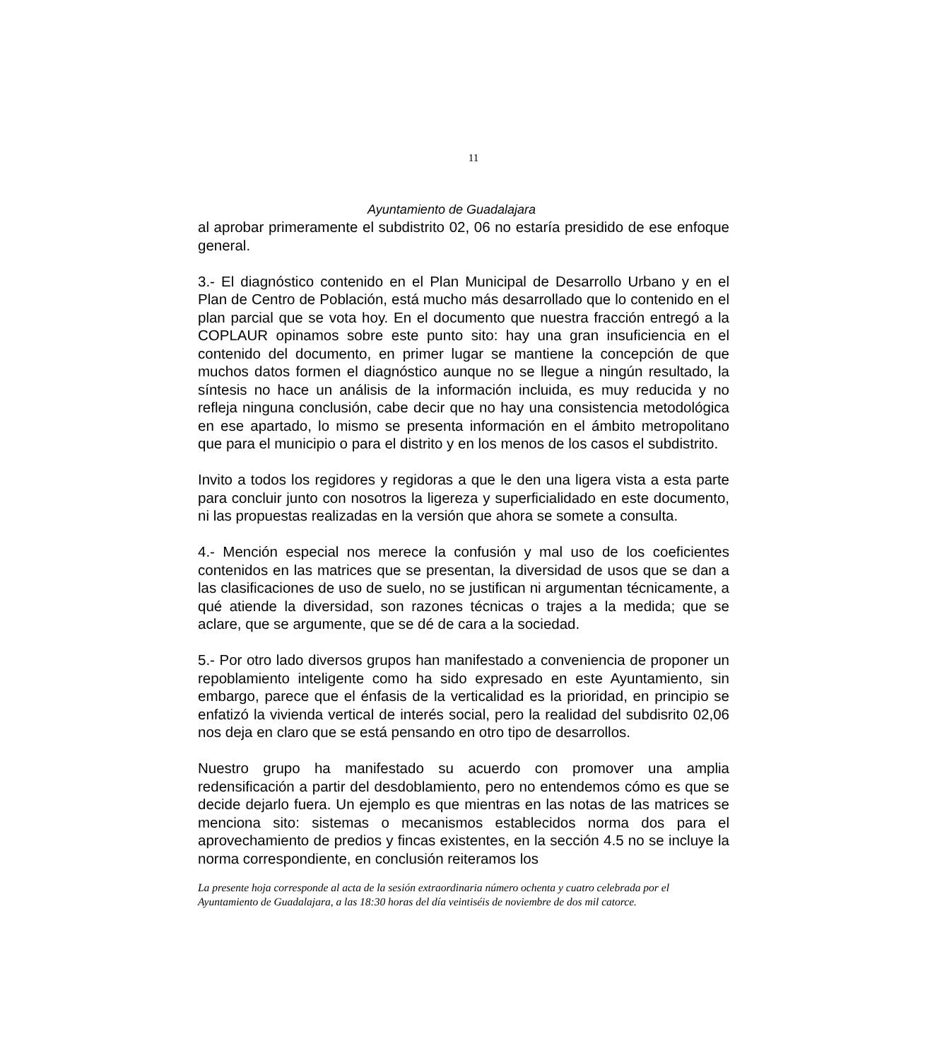11
Ayuntamiento de Guadalajara
al aprobar primeramente el subdistrito 02, 06 no estaría presidido de ese enfoque general.
3.- El diagnóstico contenido en el Plan Municipal de Desarrollo Urbano y en el Plan de Centro de Población, está mucho más desarrollado que lo contenido en el plan parcial que se vota hoy. En el documento que nuestra fracción entregó a la COPLAUR opinamos sobre este punto sito: hay una gran insuficiencia en el contenido del documento, en primer lugar se mantiene la concepción de que muchos datos formen el diagnóstico aunque no se llegue a ningún resultado, la síntesis no hace un análisis de la información incluida, es muy reducida y no refleja ninguna conclusión, cabe decir que no hay una consistencia metodológica en ese apartado, lo mismo se presenta información en el ámbito metropolitano que para el municipio o para el distrito y en los menos de los casos el subdistrito.
Invito a todos los regidores y regidoras a que le den una ligera vista a esta parte para concluir junto con nosotros la ligereza y superficialidado en este documento, ni las propuestas realizadas en la versión que ahora se somete a consulta.
4.- Mención especial nos merece la confusión y mal uso de los coeficientes contenidos en las matrices que se presentan, la diversidad de usos que se dan a las clasificaciones de uso de suelo, no se justifican ni argumentan técnicamente, a qué atiende la diversidad, son razones técnicas o trajes a la medida; que se aclare, que se argumente, que se dé de cara a la sociedad.
5.- Por otro lado diversos grupos han manifestado a conveniencia de proponer un repoblamiento inteligente como ha sido expresado en este Ayuntamiento, sin embargo, parece que el énfasis de la verticalidad es la prioridad, en principio se enfatizó la vivienda vertical de interés social, pero la realidad del subdisrito 02,06 nos deja en claro que se está pensando en otro tipo de desarrollos.
Nuestro grupo ha manifestado su acuerdo con promover una amplia redensificación a partir del desdoblamiento, pero no entendemos cómo es que se decide dejarlo fuera. Un ejemplo es que mientras en las notas de las matrices se menciona sito: sistemas o mecanismos establecidos norma dos para el aprovechamiento de predios y fincas existentes, en la sección 4.5 no se incluye la norma correspondiente, en conclusión reiteramos los
La presente hoja corresponde al acta de la sesión extraordinaria número ochenta y cuatro celebrada por el Ayuntamiento de Guadalajara, a las 18:30 horas del día veintiséis de noviembre de dos mil catorce.